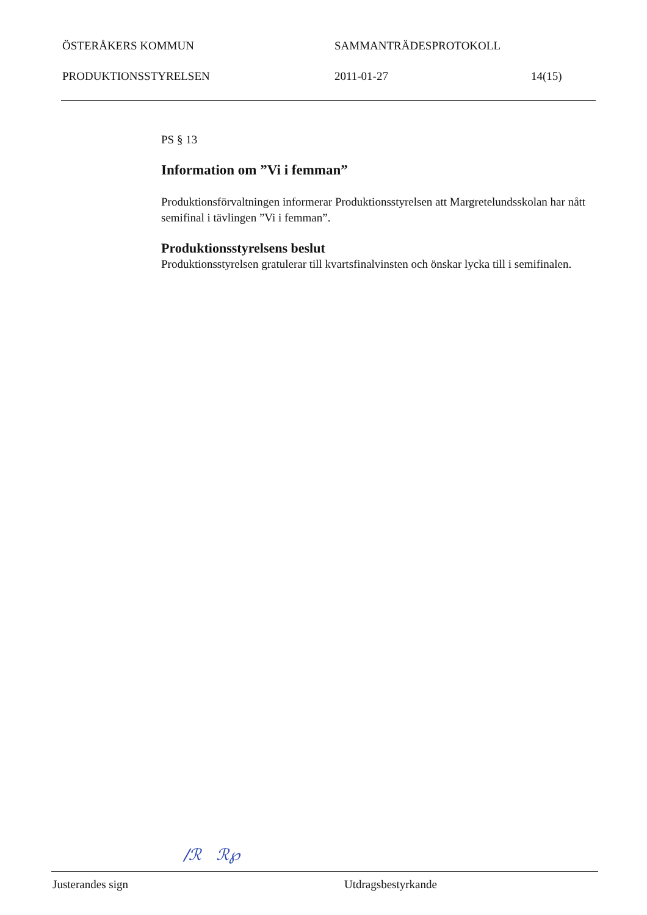ÖSTERÅKERS KOMMUN SAMMANTRÄDESPROTOKOLL
PRODUKTIONSSTYRELSEN 2011-01-27 14(15)
PS § 13
Information om ”Vi i femman”
Produktionsförvaltningen informerar Produktionsstyrelsen att Margretelundsskolan har nått semifinal i tävlingen ”Vi i femman”.
Produktionsstyrelsens beslut
Produktionsstyrelsen gratulerar till kvartsfinalvinsten och önskar lycka till i semifinalen.
/ℛ ℛ℘
Justerandes sign Utdragsbestyrkande